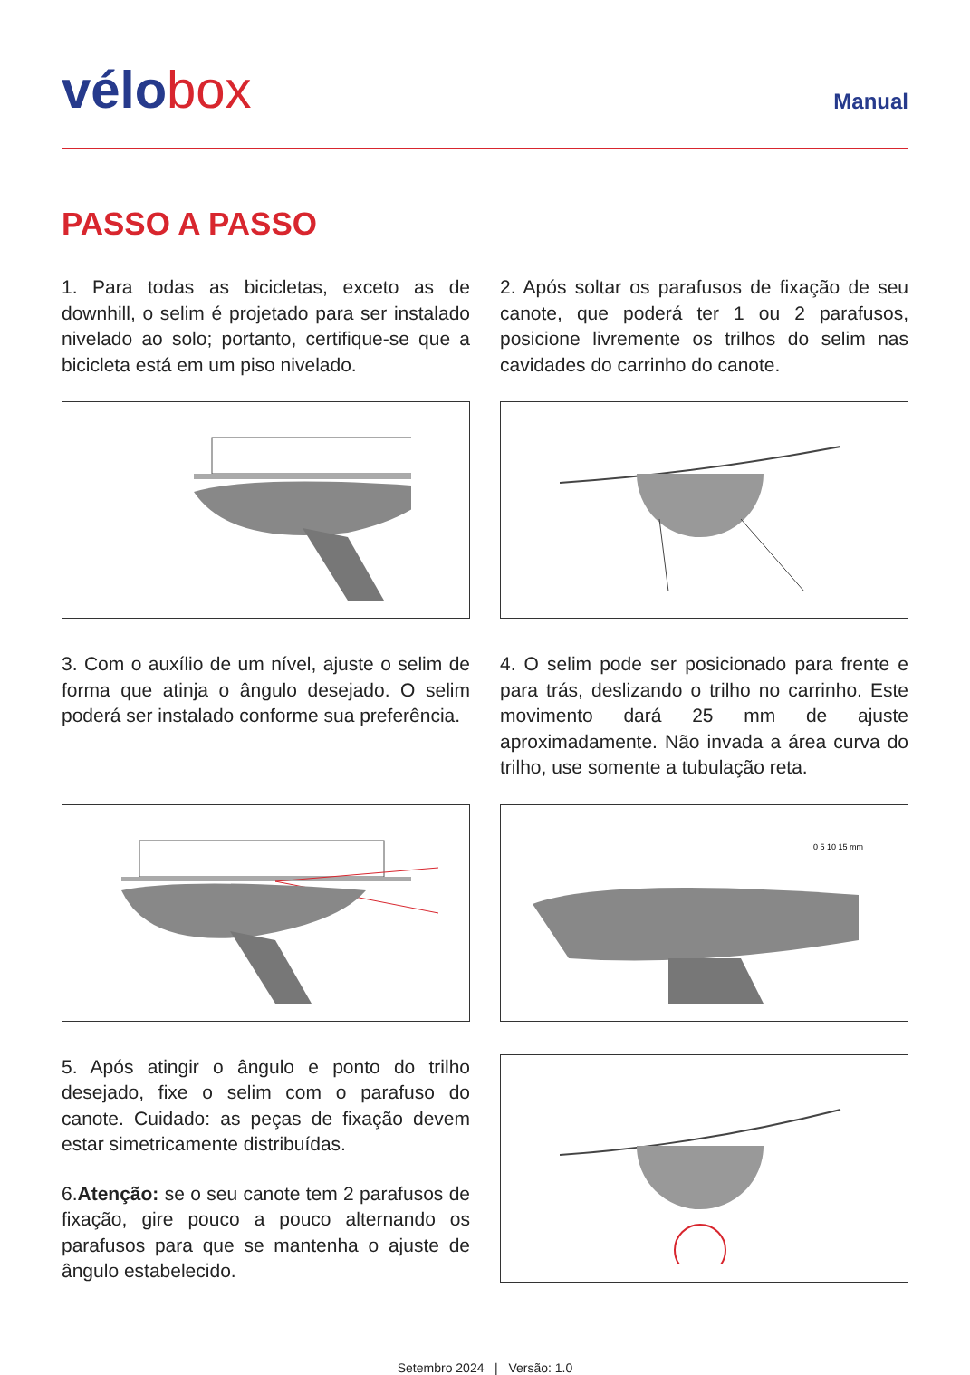vélo box
Manual
PASSO A PASSO
1. Para todas as bicicletas, exceto as de downhill, o selim é projetado para ser instalado nivelado ao solo; portanto, certifique-se que a bicicleta está em um piso nivelado.
2. Após soltar os parafusos de fixação de seu canote, que poderá ter 1 ou 2 parafusos, posicione livremente os trilhos do selim nas cavidades do carrinho do canote.
3. Com o auxílio de um nível, ajuste o selim de forma que atinja o ângulo desejado. O selim poderá ser instalado conforme sua preferência.
4. O selim pode ser posicionado para frente e para trás, deslizando o trilho no carrinho. Este movimento dará 25 mm de ajuste aproximadamente. Não invada a área curva do trilho, use somente a tubulação reta.
0 5 10 15 mm
5. Após atingir o ângulo e ponto do trilho desejado, fixe o selim com o parafuso do canote. Cuidado: as peças de fixação devem estar simetricamente distribuídas.
6.Atenção: se o seu canote tem 2 parafusos de fixação, gire pouco a pouco alternando os parafusos para que se mantenha o ajuste de ângulo estabelecido.
Setembro 2024 | Versão: 1.0